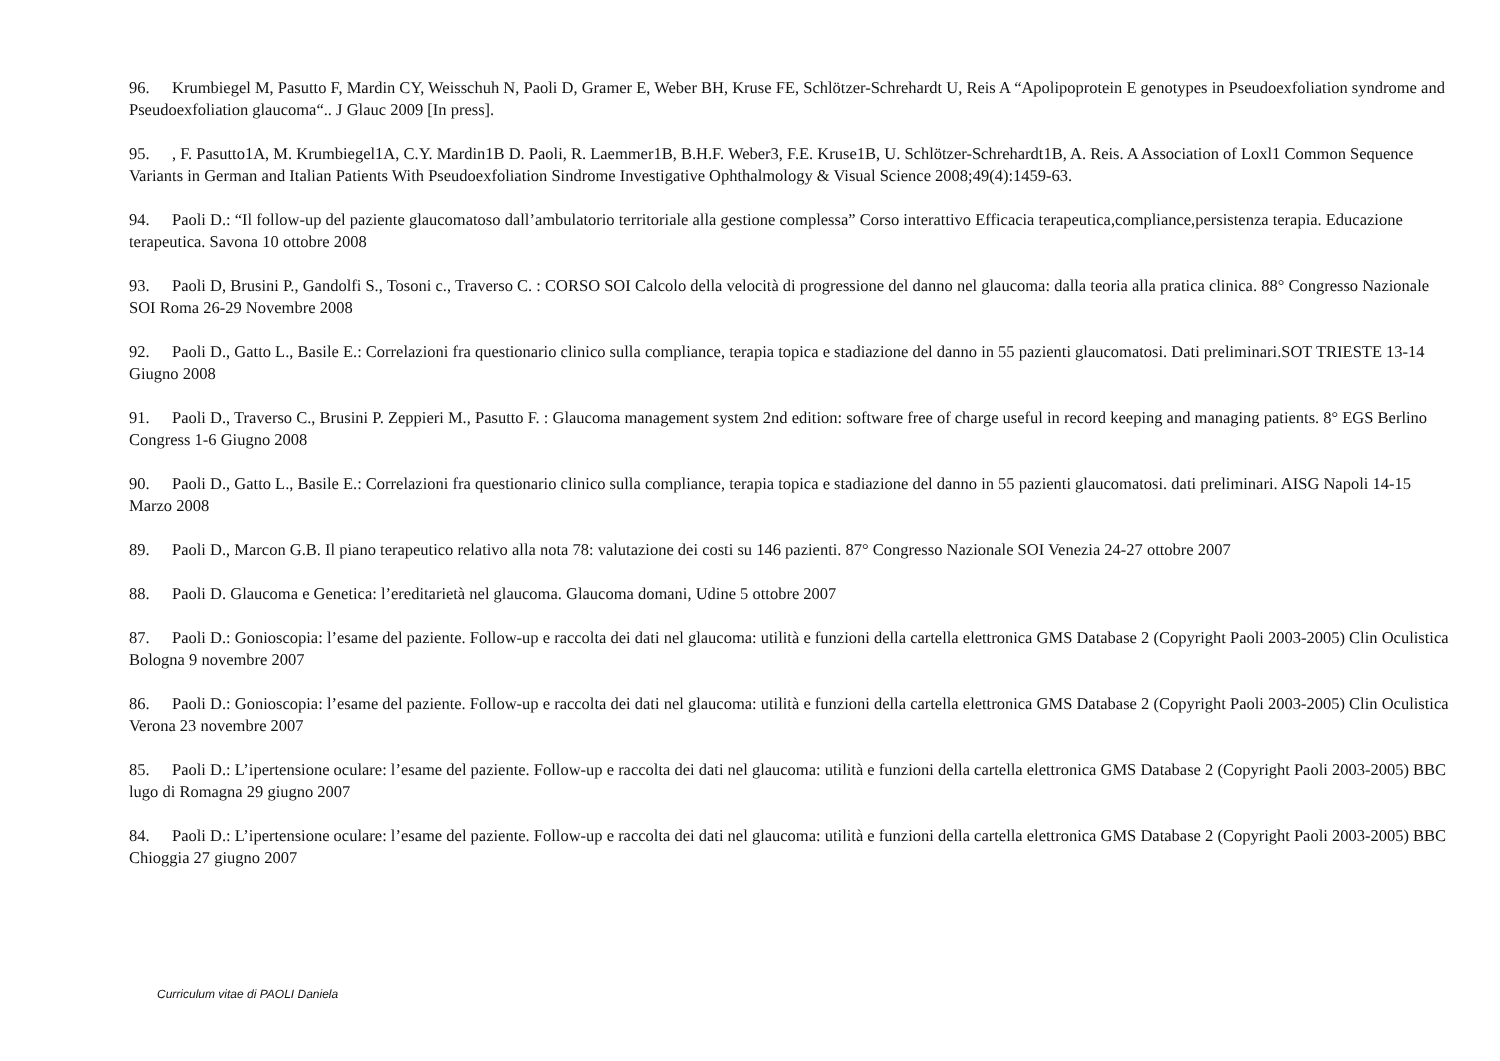96. Krumbiegel M, Pasutto F, Mardin CY, Weisschuh N, Paoli D, Gramer E, Weber BH, Kruse FE, Schlötzer-Schrehardt U, Reis A “Apolipoprotein E genotypes in Pseudoexfoliation syndrome and Pseudoexfoliation glaucoma“.. J Glauc 2009 [In press].
95., F. Pasutto1A, M. Krumbiegel1A, C.Y. Mardin1B D. Paoli, R. Laemmer1B, B.H.F. Weber3, F.E. Kruse1B, U. Schlötzer-Schrehardt1B, A. Reis. A Association of Loxl1 Common Sequence Variants in German and Italian Patients With Pseudoexfoliation Sindrome Investigative Ophthalmology & Visual Science 2008;49(4):1459-63.
94. Paoli D.: “Il follow-up del paziente glaucomatoso dall’ambulatorio territoriale alla gestione complessa” Corso interattivo Efficacia terapeutica,compliance,persistenza terapia. Educazione terapeutica. Savona 10 ottobre 2008
93. Paoli D, Brusini P., Gandolfi S., Tosoni c., Traverso C. : CORSO SOI Calcolo della velocità di progressione del danno nel glaucoma: dalla teoria alla pratica clinica. 88° Congresso Nazionale SOI Roma 26-29 Novembre 2008
92. Paoli D., Gatto L., Basile E.: Correlazioni fra questionario clinico sulla compliance, terapia topica e stadiazione del danno in 55 pazienti glaucomatosi. Dati preliminari.SOT TRIESTE 13-14 Giugno 2008
91. Paoli D., Traverso C., Brusini P. Zeppieri M., Pasutto F. : Glaucoma management system 2nd edition: software free of charge useful in record keeping and managing patients. 8° EGS Berlino Congress 1-6 Giugno 2008
90. Paoli D., Gatto L., Basile E.: Correlazioni fra questionario clinico sulla compliance, terapia topica e stadiazione del danno in 55 pazienti glaucomatosi. dati preliminari. AISG Napoli 14-15 Marzo 2008
89. Paoli D., Marcon G.B. Il piano terapeutico relativo alla nota 78: valutazione dei costi su 146 pazienti. 87° Congresso Nazionale SOI Venezia 24-27 ottobre 2007
88. Paoli D. Glaucoma e Genetica: l’ereditarietà nel glaucoma. Glaucoma domani, Udine 5 ottobre 2007
87. Paoli D.: Gonioscopia: l’esame del paziente. Follow-up e raccolta dei dati nel glaucoma: utilità e funzioni della cartella elettronica GMS Database 2 (Copyright Paoli 2003-2005) Clin Oculistica Bologna 9 novembre 2007
86. Paoli D.: Gonioscopia: l’esame del paziente. Follow-up e raccolta dei dati nel glaucoma: utilità e funzioni della cartella elettronica GMS Database 2 (Copyright Paoli 2003-2005) Clin Oculistica Verona 23 novembre 2007
85. Paoli D.: L’ipertensione oculare: l’esame del paziente. Follow-up e raccolta dei dati nel glaucoma: utilità e funzioni della cartella elettronica GMS Database 2 (Copyright Paoli 2003-2005) BBC lugo di Romagna 29 giugno 2007
84. Paoli D.: L’ipertensione oculare: l’esame del paziente. Follow-up e raccolta dei dati nel glaucoma: utilità e funzioni della cartella elettronica GMS Database 2 (Copyright Paoli 2003-2005) BBC Chioggia 27 giugno 2007
Curriculum vitae di PAOLI Daniela